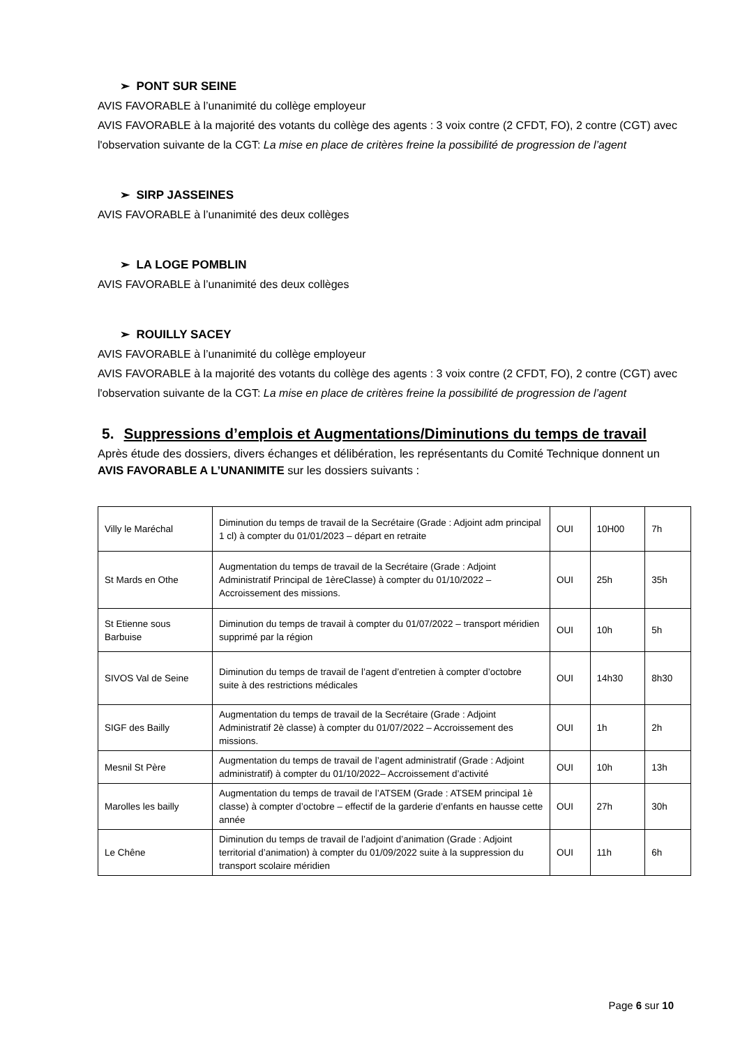➢ PONT SUR SEINE
AVIS FAVORABLE à l’unanimité du collège employeur
AVIS FAVORABLE à la majorité des votants du collège des agents : 3 voix contre (2 CFDT, FO), 2 contre (CGT) avec l'observation suivante de la CGT: La mise en place de critères freine la possibilité de progression de l’agent
➢ SIRP JASSEINES
AVIS FAVORABLE à l’unanimité des deux collèges
➢ LA LOGE POMBLIN
AVIS FAVORABLE à l’unanimité des deux collèges
➢ ROUILLY SACEY
AVIS FAVORABLE à l’unanimité du collège employeur
AVIS FAVORABLE à la majorité des votants du collège des agents : 3 voix contre (2 CFDT, FO), 2 contre (CGT) avec l'observation suivante de la CGT: La mise en place de critères freine la possibilité de progression de l’agent
5. Suppressions d’emplois et Augmentations/Diminutions du temps de travail
Après étude des dossiers, divers échanges et délibération, les représentants du Comité Technique donnent un AVIS FAVORABLE A L’UNANIMITE sur les dossiers suivants :
| Villy le Maréchal | Diminution du temps de travail de la Secrétaire (Grade : Adjoint adm principal 1 cl) à compter du 01/01/2023 – départ en retraite | OUI | 10H00 | 7h |
| St Mards en Othe | Augmentation du temps de travail de la Secrétaire (Grade : Adjoint Administratif Principal de 1èreClasse) à compter du 01/10/2022 – Accroissement des missions. | OUI | 25h | 35h |
| St Etienne sous Barbuise | Diminution du temps de travail à compter du 01/07/2022 – transport méridien supprimé par la région | OUI | 10h | 5h |
| SIVOS Val de Seine | Diminution du temps de travail de l’agent d’entretien à compter d’octobre suite à des restrictions médicales | OUI | 14h30 | 8h30 |
| SIGF des Bailly | Augmentation du temps de travail de la Secrétaire (Grade : Adjoint Administratif 2è classe) à compter du 01/07/2022 – Accroissement des missions. | OUI | 1h | 2h |
| Mesnil St Père | Augmentation du temps de travail de l’agent administratif (Grade : Adjoint administratif) à compter du 01/10/2022– Accroissement d’activité | OUI | 10h | 13h |
| Marolles les bailly | Augmentation du temps de travail de l’ATSEM (Grade : ATSEM principal 1è classe) à compter d’octobre – effectif de la garderie d’enfants en hausse cette année | OUI | 27h | 30h |
| Le Chêne | Diminution du temps de travail de l’adjoint d’animation (Grade : Adjoint territorial d’animation) à compter du 01/09/2022 suite à la suppression du transport scolaire méridien | OUI | 11h | 6h |
Page 6 sur 10